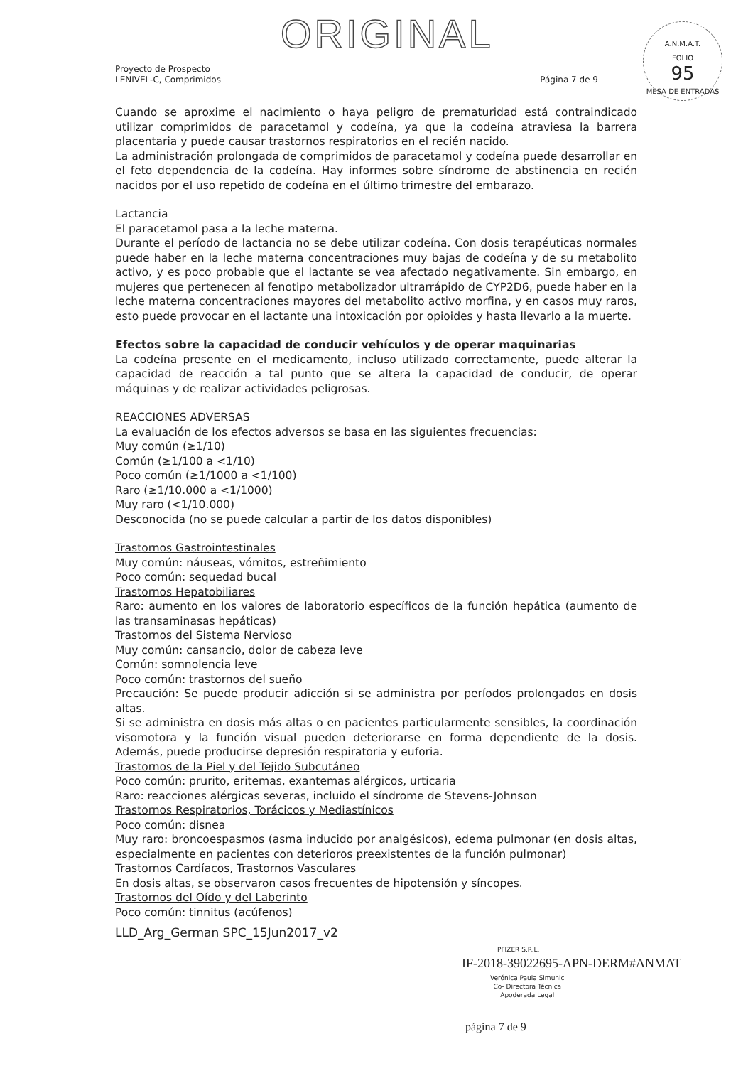ORIGINAL
A.N.M.A.T.
FOLIO
95
MESA DE ENTRADAS
Proyecto de Prospecto
LENIVEL-C, Comprimidos
Página 7 de 9
Cuando se aproxime el nacimiento o haya peligro de prematuridad está contraindicado utilizar comprimidos de paracetamol y codeína, ya que la codeína atraviesa la barrera placentaria y puede causar trastornos respiratorios en el recién nacido.
La administración prolongada de comprimidos de paracetamol y codeína puede desarrollar en el feto dependencia de la codeína. Hay informes sobre síndrome de abstinencia en recién nacidos por el uso repetido de codeína en el último trimestre del embarazo.
Lactancia
El paracetamol pasa a la leche materna.
Durante el período de lactancia no se debe utilizar codeína. Con dosis terapéuticas normales puede haber en la leche materna concentraciones muy bajas de codeína y de su metabolito activo, y es poco probable que el lactante se vea afectado negativamente. Sin embargo, en mujeres que pertenecen al fenotipo metabolizador ultrarrápido de CYP2D6, puede haber en la leche materna concentraciones mayores del metabolito activo morfina, y en casos muy raros, esto puede provocar en el lactante una intoxicación por opioides y hasta llevarlo a la muerte.
Efectos sobre la capacidad de conducir vehículos y de operar maquinarias
La codeína presente en el medicamento, incluso utilizado correctamente, puede alterar la capacidad de reacción a tal punto que se altera la capacidad de conducir, de operar máquinas y de realizar actividades peligrosas.
REACCIONES ADVERSAS
La evaluación de los efectos adversos se basa en las siguientes frecuencias:
Muy común (≥1/10)
Común (≥1/100 a <1/10)
Poco común (≥1/1000 a <1/100)
Raro (≥1/10.000 a <1/1000)
Muy raro (<1/10.000)
Desconocida (no se puede calcular a partir de los datos disponibles)
Trastornos Gastrointestinales
Muy común: náuseas, vómitos, estreñimiento
Poco común: sequedad bucal
Trastornos Hepatobiliares
Raro: aumento en los valores de laboratorio específicos de la función hepática (aumento de las transaminasas hepáticas)
Trastornos del Sistema Nervioso
Muy común: cansancio, dolor de cabeza leve
Común: somnolencia leve
Poco común: trastornos del sueño
Precaución: Se puede producir adicción si se administra por períodos prolongados en dosis altas.
Si se administra en dosis más altas o en pacientes particularmente sensibles, la coordinación visomotora y la función visual pueden deteriorarse en forma dependiente de la dosis. Además, puede producirse depresión respiratoria y euforia.
Trastornos de la Piel y del Tejido Subcutáneo
Poco común: prurito, eritemas, exantemas alérgicos, urticaria
Raro: reacciones alérgicas severas, incluido el síndrome de Stevens-Johnson
Trastornos Respiratorios, Torácicos y Mediastínicos
Poco común: disnea
Muy raro: broncoespasmos (asma inducido por analgésicos), edema pulmonar (en dosis altas, especialmente en pacientes con deterioros preexistentes de la función pulmonar)
Trastornos Cardíacos, Trastornos Vasculares
En dosis altas, se observaron casos frecuentes de hipotensión y síncopes.
Trastornos del Oído y del Laberinto
Poco común: tinnitus (acúfenos)
LLD_Arg_German SPC_15Jun2017_v2
PFIZER S.R.L.
IF-2018-39022695-APN-DERM#ANMAT
Verónica Paula Simunic
Co- Directora Técnica
Apoderada Legal
página 7 de 9